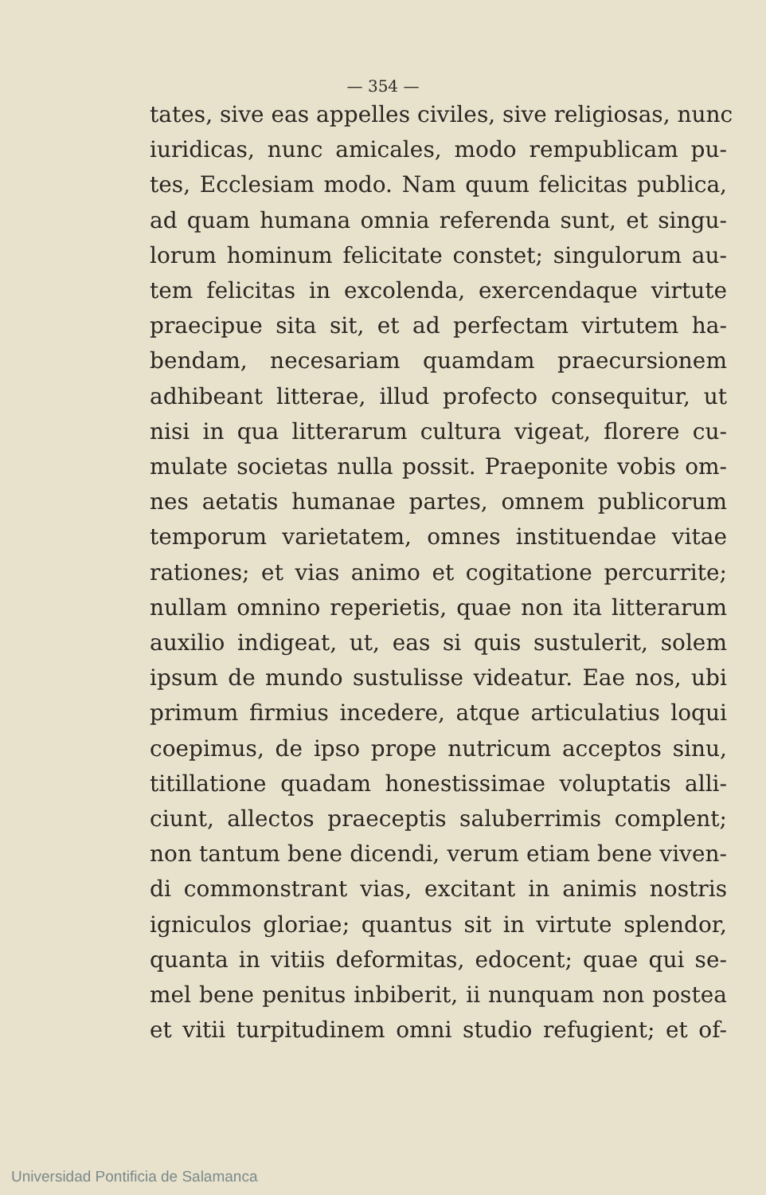— 354 —
tates, sive eas appelles civiles, sive religiosas, nunc
iuridicas, nunc amicales, modo rempublicam pu-
tes, Ecclesiam modo. Nam quum felicitas publica,
ad quam humana omnia referenda sunt, et singu-
lorum hominum felicitate constet; singulorum au-
tem felicitas in excolenda, exercendaque virtute
praecipue sita sit, et ad perfectam virtutem ha-
bendam, necesariam quamdam praecursionem
adhibeant litterae, illud profecto consequitur, ut
nisi in qua litterarum cultura vigeat, florere cu-
mulate societas nulla possit. Praeponite vobis om-
nes aetatis humanae partes, omnem publicorum
temporum varietatem, omnes instituendae vitae
rationes; et vias animo et cogitatione percurrite;
nullam omnino reperietis, quae non ita litterarum
auxilio indigeat, ut, eas si quis sustulerit, solem
ipsum de mundo sustulisse videatur. Eae nos, ubi
primum firmius incedere, atque articulatius loqui
coepimus, de ipso prope nutricum acceptos sinu,
titillatione quadam honestissimae voluptatis alli-
ciunt, allectos praeceptis saluberrimis complent;
non tantum bene dicendi, verum etiam bene viven-
di commonstrant vias, excitant in animis nostris
igniculos gloriae; quantus sit in virtute splendor,
quanta in vitiis deformitas, edocent; quae qui se-
mel bene penitus inbiberit, ii nunquam non postea
et vitii turpitudinem omni studio refugient; et of-
Universidad Pontificia de Salamanca